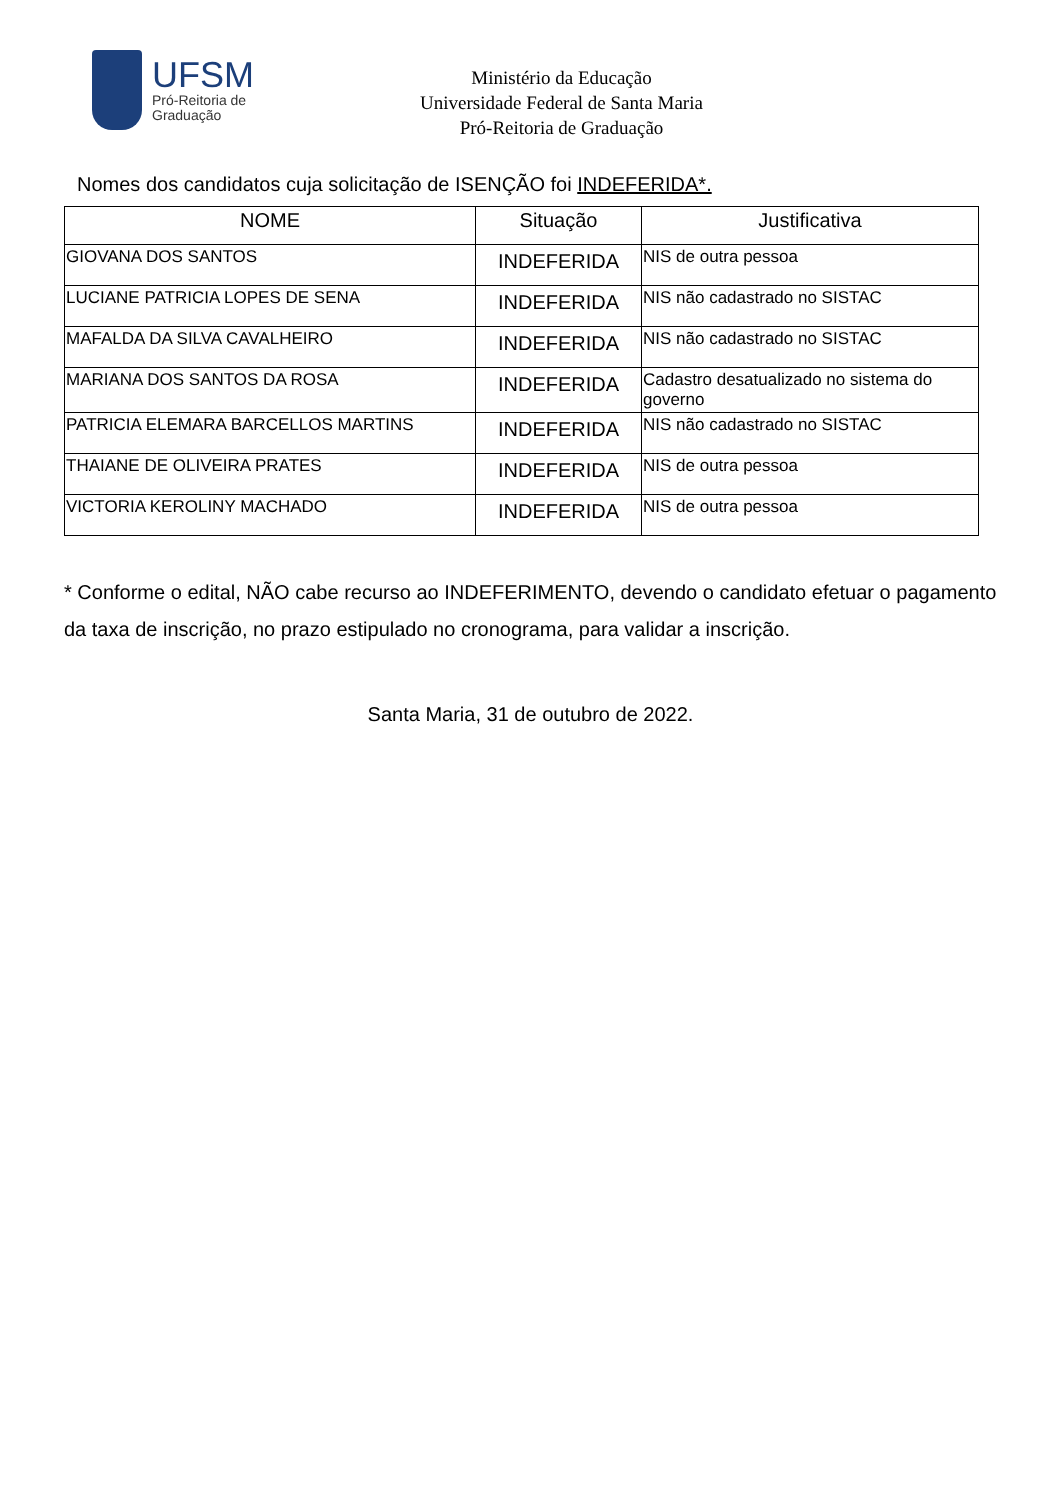UFSM
Pró-Reitoria de
Graduação
Ministério da Educação
Universidade Federal de Santa Maria
Pró-Reitoria de Graduação
Nomes dos candidatos cuja solicitação de ISENÇÃO foi INDEFERIDA*.
| NOME | Situação | Justificativa |
| --- | --- | --- |
| GIOVANA DOS SANTOS | INDEFERIDA | NIS de outra pessoa |
| LUCIANE PATRICIA LOPES DE SENA | INDEFERIDA | NIS não cadastrado no SISTAC |
| MAFALDA DA SILVA CAVALHEIRO | INDEFERIDA | NIS não cadastrado no SISTAC |
| MARIANA DOS SANTOS DA ROSA | INDEFERIDA | Cadastro desatualizado no sistema do governo |
| PATRICIA ELEMARA BARCELLOS MARTINS | INDEFERIDA | NIS não cadastrado no SISTAC |
| THAIANE DE OLIVEIRA PRATES | INDEFERIDA | NIS de outra pessoa |
| VICTORIA KEROLINY MACHADO | INDEFERIDA | NIS de outra pessoa |
* Conforme o edital, NÃO cabe recurso ao INDEFERIMENTO, devendo o candidato efetuar o pagamento da taxa de inscrição, no prazo estipulado no cronograma, para validar a inscrição.
Santa Maria, 31 de outubro de 2022.